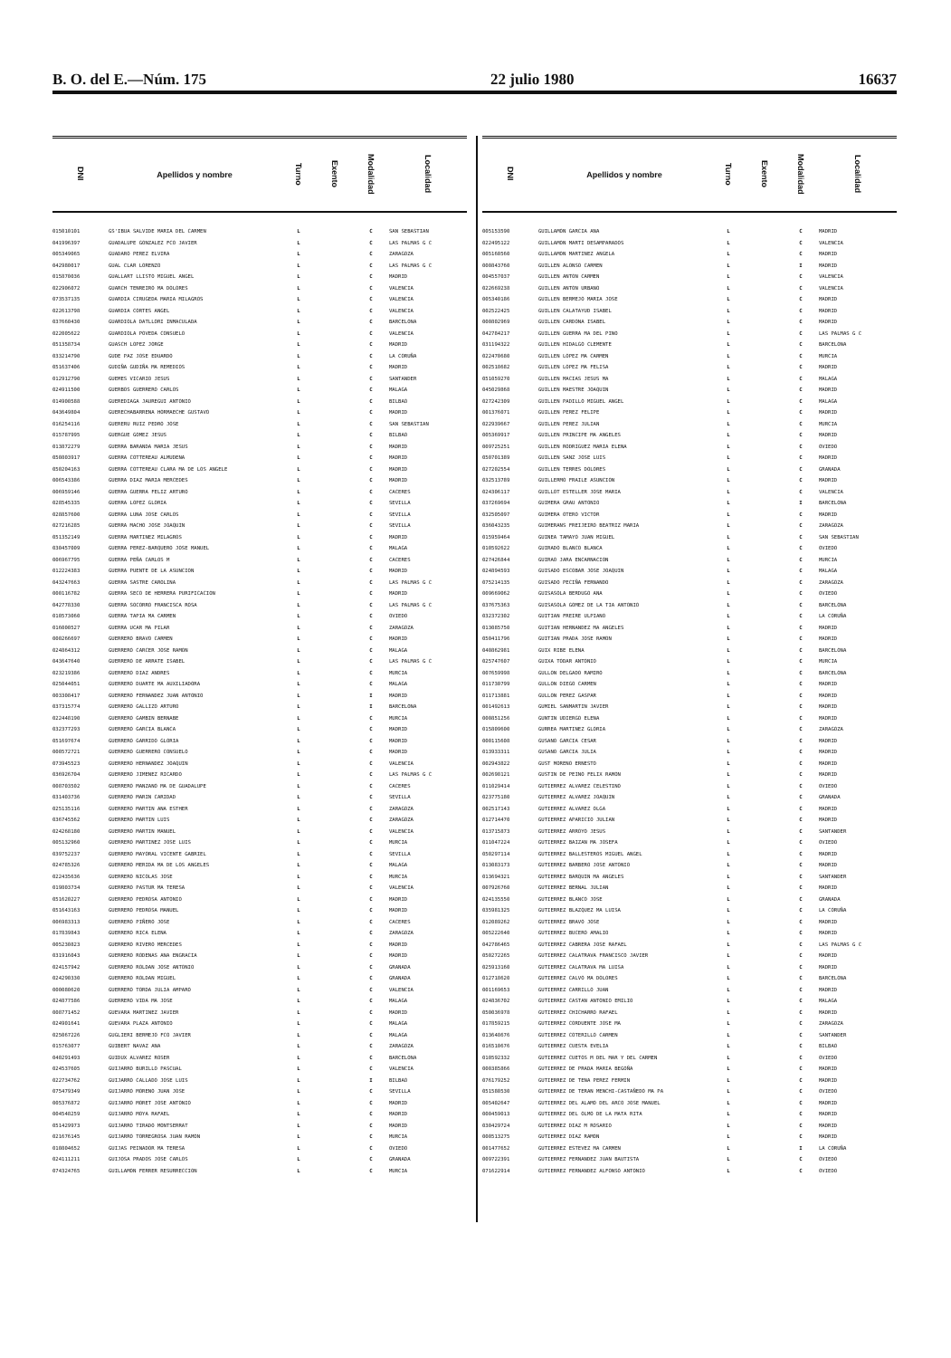B. O. del E.—Núm. 175 22 julio 1980 16637
| DNI | Apellidos y nombre | Turno | Exento | Modalidad | Localidad |
| --- | --- | --- | --- | --- | --- |
| 015010101 | GS'IBUA SALVIDE MARIA DEL CARMEN | L | | C | SAN SEBASTIAN |
| 041996397 | GUADALUPE GONZALEZ FCO JAVIER | L | | C | LAS PALMAS G C |
| 005349065 | GUADARO PEREZ ELVIRA | L | | C | ZARAGOZA |
| 042980017 | GUAL CLAR LORENZO | L | | C | LAS PALMAS G C |
| 015870036 | GUALLART LLISTO MIGUEL ANGEL | L | | C | MADRID |
| 022906072 | GUARCH TENREIRO MA DOLORES | L | | C | VALENCIA |
| 073537135 | GUARDIA CIRUGEDA MARIA MILAGROS | L | | C | VALENCIA |
| 022613798 | GUARDIA CORTES ANGEL | L | | C | VALENCIA |
| 037660430 | GUARDIOLA DATLLORI INMACULADA | L | | C | BARCELONA |
| 022005622 | GUARDIOLA POVEDA CONSUELO | L | | C | VALENCIA |
| 051358734 | GUASCH LOPEZ JORGE | L | | C | MADRID |
| 033214790 | GUDE PAZ JOSE EDUARDO | L | | C | LA CORUÑA |
| 051637406 | GUDIÑA GUDIÑA MA REMEDIOS | L | | C | MADRID |
| 012912790 | GUEMES VICARIO JESUS | L | | C | SANTANDER |
| 024911500 | GUERBOS GUERRERO CARLOS | L | | C | MALAGA |
| 014900588 | GUEREDIAGA JAUREGUI ANTONIO | L | | C | BILBAO |
| 043649804 | GUERECHABARRENA HORMAECHE GUSTAVO | L | | C | MADRID |
| 016254116 | GUERERU RUIZ PEDRO JOSE | L | | C | SAN SEBASTIAN |
| 015787995 | GUERGUE GOMEZ JESUS | L | | C | BILBAO |
| 013872279 | GUERRA BARANDA MARIA JESUS | L | | C | MADRID |
| 050803917 | GUERRA COTTEREAU ALMUDENA | L | | C | MADRID |
| 050204163 | GUERRA COTTEREAU CLARA MA DE LOS ANGELE | L | | C | MADRID |
| 006543386 | GUERRA DIAZ MARIA MERCEDES | L | | C | MADRID |
| 006959146 | GUERRA GUERRA FELIZ ARTURO | L | | C | CACERES |
| 028545335 | GUERRA LOPEZ GLORIA | L | | C | SEVILLA |
| 028857600 | GUERRA LUNA JOSE CARLOS | L | | C | SEVILLA |
| 027216285 | GUERRA MACHO JOSE JOAQUIN | L | | C | SEVILLA |
| 051352149 | GUERRA MARTINEZ MILAGROS | L | | C | MADRID |
| 030457009 | GUERRA PEREZ-BARQUERO JOSE MANUEL | L | | C | MALAGA |
| 006967795 | GUERRA PEÑA CARLOS M | L | | C | CACERES |
| 012224383 | GUERRA PUENTE DE LA ASUNCION | L | | C | MADRID |
| 043247663 | GUERRA SASTRE CAROLINA | L | | C | LAS PALMAS G C |
| 000116782 | GUERRA SECO DE HERRERA PURIFICACION | L | | C | MADRID |
| 042778330 | GUERRA SOCORRO FRANCISCA ROSA | L | | C | LAS PALMAS G C |
| 010573060 | GUERRA TAPIA MA CARMEN | L | | C | OVIEDO |
| 016000527 | GUERRA UCAR MA PILAR | L | | C | ZARAGOZA |
| 000266697 | GUERRERO BRAVO CARMEN | L | | C | MADRID |
| 024864312 | GUERRERO CARCER JOSE RAMON | L | | C | MALAGA |
| 043647640 | GUERRERO DE ARRATE ISABEL | L | | C | LAS PALMAS G C |
| 023219386 | GUERRERO DIAZ ANDRES | L | | C | MURCIA |
| 025044051 | GUERRERO DUARTE MA AUXILIADORA | L | | C | MALAGA |
| 003308417 | GUERRERO FERNANDEZ JUAN ANTONIO | L | | I | MADRID |
| 037315774 | GUERRERO GALLIZO ARTURO | L | | I | BARCELONA |
| 022448190 | GUERRERO GAMBIN BERNABE | L | | C | MURCIA |
| 032377293 | GUERRERO GARCIA BLANCA | L | | C | MADRID |
| 051697674 | GUERRERO GARRIDO GLORIA | L | | C | MADRID |
| 000572721 | GUERRERO GUERRERO CONSUELO | L | | C | MADRID |
| 073945523 | GUERRERO HERNANDEZ JOAQUIN | L | | C | VALENCIA |
| 036926704 | GUERRERO JIMENEZ RICARDO | L | | C | LAS PALMAS G C |
| 008703502 | GUERRERO MANZANO MA DE GUADALUPE | L | | C | CACERES |
| 031403736 | GUERRERO MARIN CARIDAD | L | | C | SEVILLA |
| 025135116 | GUERRERO MARTIN ANA ESTHER | L | | C | ZARAGOZA |
| 036745562 | GUERRERO MARTIN LUIS | L | | C | ZARAGOZA |
| 024268180 | GUERRERO MARTIN MANUEL | L | | C | VALENCIA |
| 005132960 | GUERRERO MARTINEZ JOSE LUIS | L | | C | MURCIA |
| 039752237 | GUERRERO MAYORAL VICENTE GABRIEL | L | | C | SEVILLA |
| 024785326 | GUERRERO MERIDA MA DE LOS ANGELES | L | | C | MALAGA |
| 022435636 | GUERRERO NICOLAS JOSE | L | | C | MURCIA |
| 019803734 | GUERRERO PASTUR MA TERESA | L | | C | VALENCIA |
| 051620227 | GUERRERO PEDROSA ANTONIO | L | | C | MADRID |
| 051643163 | GUERRERO PEDROSA MANUEL | L | | C | MADRID |
| 006983313 | GUERRERO PIÑERO JOSE | L | | C | CACERES |
| 017839843 | GUERRERO RICA ELENA | L | | C | ZARAGOZA |
| 005230823 | GUERRERO RIVERO MERCEDES | L | | C | MADRID |
| 031916043 | GUERRERO RODENAS ANA ENGRACIA | L | | C | MADRID |
| 024157942 | GUERRERO ROLDAN JOSE ANTONIO | L | | C | GRANADA |
| 024290330 | GUERRERO ROLDAN MIGUEL | L | | C | GRANADA |
| 000080620 | GUERRERO TORDA JULIA AMPARO | L | | C | VALENCIA |
| 024877586 | GUERRERO VIDA MA JOSE | L | | C | MALAGA |
| 008771452 | GUEVARA MARTINEZ JAVIER | L | | C | MADRID |
| 024901641 | GUEVARA PLAZA ANTONIO | L | | C | MALAGA |
| 025067226 | GUGLIERI BERMEJO FCO JAVIER | L | | C | MALAGA |
| 015763077 | GUIBERT NAVAZ ANA | L | | C | ZARAGOZA |
| 040291493 | GUIDUX ALVAREZ ROSER | L | | C | BARCELONA |
| 024537605 | GUIJARRO BURILLO PASCUAL | L | | C | VALENCIA |
| 022734762 | GUIJARRO CALLADO JOSE LUIS | L | | I | BILBAO |
| 075479349 | GUIJARRO MORENO JUAN JOSE | L | | C | SEVILLA |
| 005376872 | GUIJARRO MORET JOSE ANTONIO | L | | C | MADRID |
| 004548259 | GUIJARRO MOYA RAFAEL | L | | C | MADRID |
| 051429973 | GUIJARRO TIRADO MONTSERRAT | L | | C | MADRID |
| 021676145 | GUIJARRO TORREGROSA JUAN RAMON | L | | C | MURCIA |
| 010804652 | GUIJAS PEINADOR MA TERESA | L | | C | OVIEDO |
| 024111211 | GUIJOSA PRADOS JOSE CARLOS | L | | C | GRANADA |
| 074324765 | GUILLAMON FERRER RESURRECCION | L | | C | MURCIA |
| DNI | Apellidos y nombre | Turno | Exento | Modalidad | Localidad |
| --- | --- | --- | --- | --- | --- |
| 005153590 | GUILLAMON GARCIA ANA | L | | C | MADRID |
| 022495122 | GUILLAMON MARTI DESAMPARADOS | L | | C | VALENCIA |
| 005160560 | GUILLAMON MARTINEZ ANGELA | L | | C | MADRID |
| 000843760 | GUILLEN ALONSO CARMEN | L | | I | MADRID |
| 004557037 | GUILLEN ANTON CARMEN | L | | C | VALENCIA |
| 022669238 | GUILLEN ANTON URBANO | L | | C | VALENCIA |
| 005340186 | GUILLEN BERMEJO MARIA JOSE | L | | C | MADRID |
| 002522425 | GUILLEN CALATAYUD ISABEL | L | | C | MADRID |
| 000802969 | GUILLEN CARDONA ISABEL | L | | C | MADRID |
| 042784217 | GUILLEN GUERRA MA DEL PINO | L | | C | LAS PALMAS G C |
| 031194322 | GUILLEN HIDALGO CLEMENTE | L | | C | BARCELONA |
| 022470680 | GUILLEN LOPEZ MA CARMEN | L | | C | MURCIA |
| 002518682 | GUILLEN LOPEZ MA FELISA | L | | C | MADRID |
| 051059270 | GUILLEN MACIAS JESUS MA | L | | C | MALAGA |
| 045029868 | GUILLEN MAESTRE JOAQUIN | L | | C | MADRID |
| 027242309 | GUILLEN PADILLO MIGUEL ANGEL | L | | C | MALAGA |
| 001376071 | GUILLEN PEREZ FELIPE | L | | C | MADRID |
| 022939667 | GUILLEN PEREZ JULIAN | L | | C | MURCIA |
| 005369917 | GUILLEN PRINCIPE MA ANGELES | L | | C | MADRID |
| 009725251 | GUILLEN RODRIGUEZ MARIA ELENA | L | | C | OVIEDO |
| 050701389 | GUILLEN SANZ JOSE LUIS | L | | C | MADRID |
| 027202554 | GUILLEN TERRES DOLORES | L | | C | GRANADA |
| 032513789 | GUILLERMO FRAILE ASUNCION | L | | C | MADRID |
| 024306117 | GUILLOT ESTELLER JOSE MARIA | L | | C | VALENCIA |
| 037269694 | GUIMERA GRAU ANTONIO | L | | I | BARCELONA |
| 032505097 | GUIMERA OTERO VICTOR | L | | C | MADRID |
| 036043235 | GUIMERANS FREIJEIRO BEATRIZ MARIA | L | | C | ZARAGOZA |
| 015959464 | GUINEA TAMAYO JUAN MIGUEL | L | | C | SAN SEBASTIAN |
| 010592622 | GUIRADO BLANCO BLANCA | L | | C | OVIEDO |
| 027426844 | GUIRAO JARA ENCARNACION | L | | C | MURCIA |
| 024894593 | GUISADO ESCOBAR JOSE JOAQUIN | L | | C | MALAGA |
| 075214135 | GUISADO PECIÑA FERNANDO | L | | C | ZARAGOZA |
| 009669062 | GUISASOLA BERDUGO ANA | L | | C | OVIEDO |
| 037675363 | GUISASOLA GOMEZ DE LA TIA ANTONIO | L | | C | BARCELONA |
| 032372302 | GUITIAN FREIRE ULPIANO | L | | C | LA CORUÑA |
| 013085750 | GUITIAN HERNANDEZ MA ANGELES | L | | C | MADRID |
| 050411796 | GUITIAN PRADA JOSE RAMON | L | | C | MADRID |
| 040862981 | GUIX RIBE ELENA | L | | C | BARCELONA |
| 025747607 | GUIXA TODAR ANTONIO | L | | C | MURCIA |
| 007659998 | GULLON DELGADO RAMIRO | L | | C | BARCELONA |
| 011730799 | GULLON DIEGO CARMEN | L | | C | MADRID |
| 011713881 | GULLON PEREZ GASPAR | L | | C | MADRID |
| 001492613 | GUMIEL SANMARTIN JAVIER | L | | C | MADRID |
| 000851256 | GUNTIN UDIERGO ELENA | L | | C | MADRID |
| 015809600 | GURREA MARTINEZ GLORIA | L | | C | ZARAGOZA |
| 000115608 | GUSANO GARCIA CESAR | L | | C | MADRID |
| 013933311 | GUSANO GARCIA JULIA | L | | C | MADRID |
| 002943822 | GUST MORENO ERNESTO | L | | C | MADRID |
| 002698121 | GUSTIN DE PEINO FELIX RAMON | L | | C | MADRID |
| 011029414 | GUTIERREZ ALVAREZ CELESTINO | L | | C | OVIEDO |
| 023775180 | GUTIERREZ ALVAREZ JOAQUIN | L | | C | GRANADA |
| 002517143 | GUTIERREZ ALVAREZ OLGA | L | | C | MADRID |
| 012714470 | GUTIERREZ APARICIO JULIAN | L | | C | MADRID |
| 013715873 | GUTIERREZ ARROYO JESUS | L | | C | SANTANDER |
| 011047224 | GUTIERREZ BAIZAN MA JOSEFA | L | | C | OVIEDO |
| 050297114 | GUTIERREZ BALLESTEROS MIGUEL ANGEL | L | | C | MADRID |
| 013083173 | GUTIERREZ BARBERO JOSE ANTONIO | L | | C | MADRID |
| 013694321 | GUTIERREZ BARQUIN MA ANGELES | L | | C | SANTANDER |
| 007926760 | GUTIERREZ BERNAL JULIAN | L | | C | MADRID |
| 024135550 | GUTIERREZ BLANCO JOSE | L | | C | GRANADA |
| 035981325 | GUTIERREZ BLAZQUEZ MA LUISA | L | | C | LA CORUÑA |
| 012089262 | GUTIERREZ BRAVO JOSE | L | | C | MADRID |
| 005222640 | GUTIERREZ BUCERO AMALIO | L | | C | MADRID |
| 042786465 | GUTIERREZ CABRERA JOSE RAFAEL | L | | C | LAS PALMAS G C |
| 050272265 | GUTIERREZ CALATRAVA FRANCISCO JAVIER | L | | C | MADRID |
| 025913160 | GUTIERREZ CALATRAVA MA LUISA | L | | C | MADRID |
| 012718620 | GUTIERREZ CALVO MA DOLORES | L | | C | BARCELONA |
| 001169653 | GUTIERREZ CARRILLO JUAN | L | | C | MADRID |
| 024836702 | GUTIERREZ CASTAN ANTONIO EMILIO | L | | C | MALAGA |
| 050036978 | GUTIERREZ CHICHARRO RAFAEL | L | | C | MADRID |
| 017859215 | GUTIERREZ CORDUENTE JOSE MA | L | | C | ZARAGOZA |
| 013648676 | GUTIERREZ COTERILLO CARMEN | L | | C | SANTANDER |
| 016510676 | GUTIERREZ CUESTA EVELIA | L | | C | BILBAO |
| 010592332 | GUTIERREZ CUETOS M DEL MAR Y DEL CARMEN | L | | C | OVIEDO |
| 000385866 | GUTIERREZ DE PRADA MARIA BEGOÑA | L | | C | MADRID |
| 076179252 | GUTIERREZ DE TENA PEREZ FERMIN | L | | C | MADRID |
| 051580530 | GUTIERREZ DE TERAN MENCHI-CASTAÑEDO MA PA | L | | C | OVIEDO |
| 005402647 | GUTIERREZ DEL ALAMO DEL ARCO JOSE MANUEL | L | | C | MADRID |
| 000459013 | GUTIERREZ DEL OLMO DE LA MATA RITA | L | | C | MADRID |
| 030429724 | GUTIERREZ DIAZ M ROSARIO | L | | C | MADRID |
| 000513275 | GUTIERREZ DIAZ RAMON | L | | C | MADRID |
| 001477652 | GUTIERREZ ESTEVEZ MA CARMEN | L | | I | LA CORUÑA |
| 009722391 | GUTIERREZ FERNANDEZ JUAN BAUTISTA | L | | C | OVIEDO |
| 071622914 | GUTIERREZ FERNANDEZ ALFONSO ANTONIO | L | | C | OVIEDO |